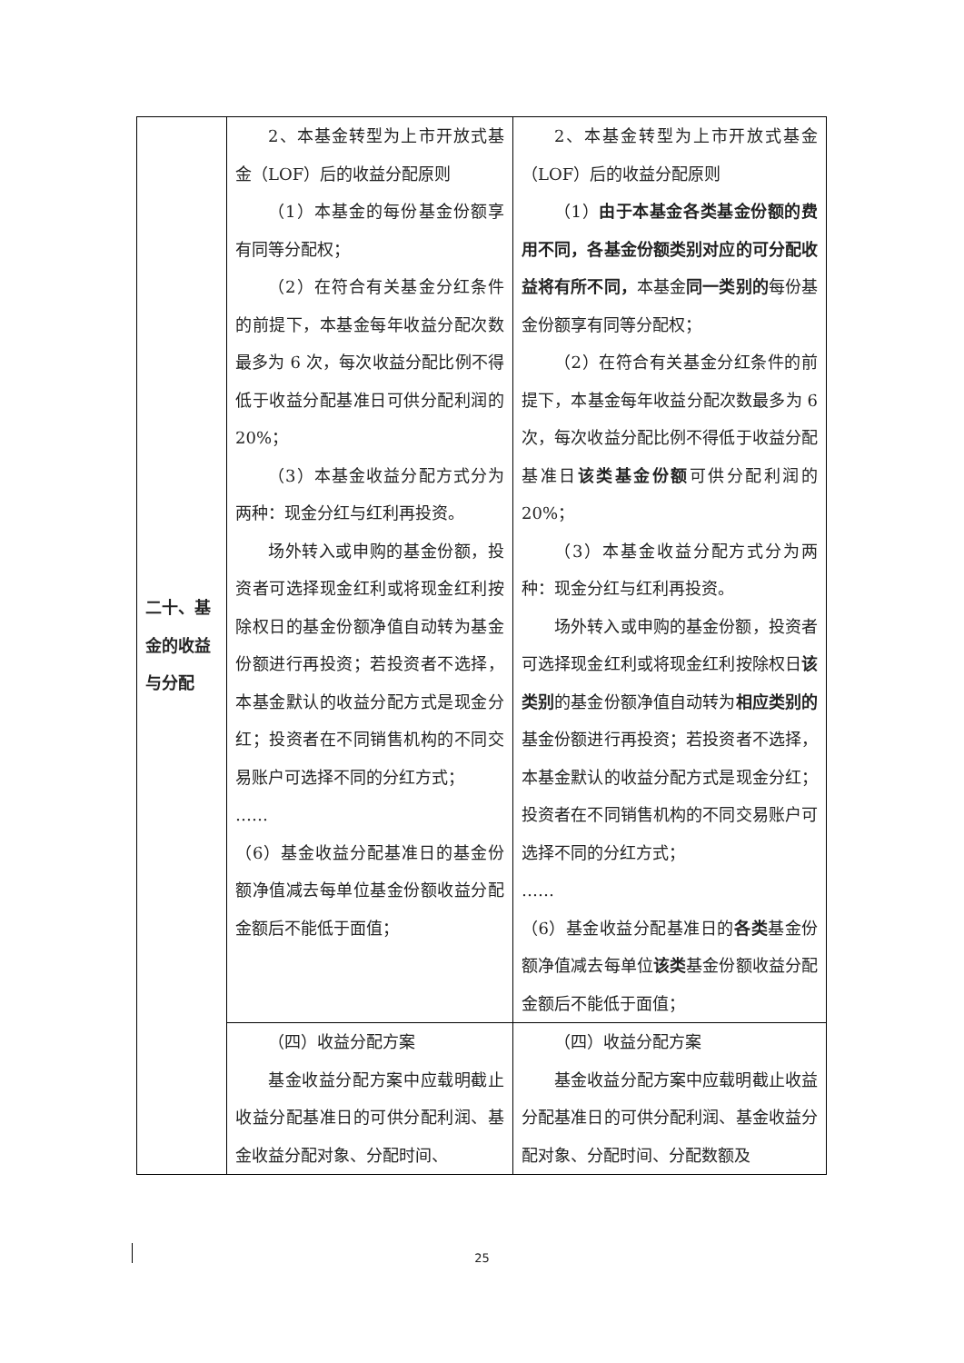| 二十、基金的收益与分配 | 2、本基金转型为上市开放式基金（LOF）后的收益分配原则 （1）本基金的每份基金份额享有同等分配权； （2）在符合有关基金分红条件的前提下，本基金每年收益分配次数最多为 6 次，每次收益分配比例不得低于收益分配基准日可供分配利润的 20%； （3）本基金收益分配方式分为两种：现金分红与红利再投资。 场外转入或申购的基金份额，投资者可选择现金红利或将现金红利按除权日的基金份额净值自动转为基金份额进行再投资；若投资者不选择，本基金默认的收益分配方式是现金分红；投资者在不同销售机构的不同交易账户可选择不同的分红方式； …… （6）基金收益分配基准日的基金份额净值减去每单位基金份额收益分配金额后不能低于面值； | 2、本基金转型为上市开放式基金（LOF）后的收益分配原则 （1） 由于本基金各类基金份额的费用不同，各基金份额类别对应的可分配收益将有所不同， 本基金 同一类别的 每份基金份额享有同等分配权； （2）在符合有关基金分红条件的前提下，本基金每年收益分配次数最多为 6 次，每次收益分配比例不得低于收益分配基准日 该类基金份额 可供分配利润的 20%； （3）本基金收益分配方式分为两种：现金分红与红利再投资。 场外转入或申购的基金份额，投资者可选择现金红利或将现金红利按除权日 该类别 的基金份额净值自动转为 相应类别的 基金份额进行再投资；若投资者不选择，本基金默认的收益分配方式是现金分红；投资者在不同销售机构的不同交易账户可选择不同的分红方式； …… （6）基金收益分配基准日的 各类 基金份额净值减去每单位 该类 基金份额收益分配金额后不能低于面值； |
| | （四）收益分配方案 基金收益分配方案中应载明截止收益分配基准日的可供分配利润、基金收益分配对象、分配时间、 | （四）收益分配方案 基金收益分配方案中应载明截止收益分配基准日的可供分配利润、基金收益分配对象、分配时间、分配数额及 |
25